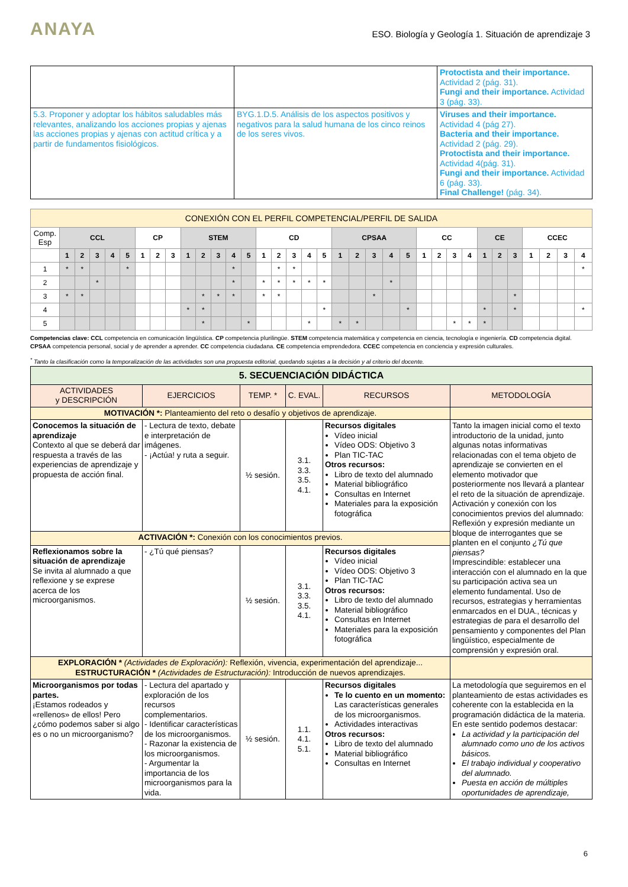ANAYA
ESO. Biología y Geología 1. Situación de aprendizaje 3
| | | Protoctista and their importance. Actividad 2 (pág. 31). Fungi and their importance. Actividad 3 (pág. 33). |
| 5.3. Proponer y adoptar los hábitos saludables más relevantes, analizando los acciones propias y ajenas las acciones propias y ajenas con actitud crítica y a partir de fundamentos fisiológicos. | BYG.1.D.5. Análisis de los aspectos positivos y negativos para la salud humana de los cinco reinos de los seres vivos. | Viruses and their importance. Actividad 4 (pág 27). Bacteria and their importance. Actividad 2 (pág. 29). Protoctista and their importance. Actividad 4(pág. 31). Fungi and their importance. Actividad 6 (pág. 33). Final Challenge! (pág. 34). |
| CONEXIÓN CON EL PERFIL COMPETENCIAL/PERFIL DE SALIDA | | | | | | | | | | | | | | | | | | | | | | | | | | | | | | | | | | |
| Comp. Esp | CCL | | | | | CP | | | STEM | | | | | CD | | | | | CPSAA | | | | | CC | | | | CE | | | CCEC | | | |
| | 1 | 2 | 3 | 4 | 5 | 1 | 2 | 3 | 1 | 2 | 3 | 4 | 5 | 1 | 2 | 3 | 4 | 5 | 1 | 2 | 3 | 4 | 5 | 1 | 2 | 3 | 4 | 1 | 2 | 3 | 1 | 2 | 3 | 4 |
| 1 | * | * | | | * | | | | | | | * | | | * | * | | | | | | | | | | | | | | | | | | * |
| 2 | | | * | | | | | | | | | * | | * | * | * | * | * | | | | * | | | | | | | | | | | | |
| 3 | * | * | | | | | | | | * | * | * | | * | * | | | | | | * | | | | | | | | | * | | | | |
| 4 | | | | | | | | | * | * | | | | | | | | * | | | | | * | | | | | * | | * | | | | * |
| 5 | | | | | | | | | | * | | | * | | | | * | | * | * | | | | | | * | * | * | | | | | | |
Competencias clave: CCL competencia en comunicación lingüística. CP competencia plurilingüe. STEM competencia matemática y competencia en ciencia, tecnología e ingeniería. CD competencia digital. CPSAA competencia personal, social y de aprender a aprender. CC competencia ciudadana. CE competencia emprendedora. CCEC competencia en conciencia y expresión culturales.
<sup>*</sup> Tanto la clasificación como la temporalización de las actividades son una propuesta editorial, quedando sujetas a la decisión y al criterio del docente.
| 5. SECUENCIACIÓN DIDÁCTICA | | | | | |
| ACTIVIDADES y DESCRIPCIÓN | EJERCICIOS | TEMP. * | C. EVAL. | RECURSOS | METODOLOGÍA |
| MOTIVACIÓN *: Planteamiento del reto o desafío y objetivos de aprendizaje. | | | | | |
| Conocemos la situación de aprendizaje Contexto al que se deberá dar respuesta a través de las experiencias de aprendizaje y propuesta de acción final. | - Lectura de texto, debate e interpretación de imágenes. - ¡Actúa! y ruta a seguir. | ½ sesión. | 3.1. 3.3. 3.5. 4.1. | Recursos digitales Vídeo inicial Vídeo ODS: Objetivo 3 Plan TIC-TAC Otros recursos: Libro de texto del alumnado Material bibliográfico Consultas en Internet Materiales para la exposición fotográfica | Tanto la imagen inicial como el texto introductorio de la unidad, junto algunas notas informativas relacionadas con el tema objeto de aprendizaje se convierten en el elemento motivador que posteriormente nos llevará a plantear el reto de la situación de aprendizaje. Activación y conexión con los conocimientos previos del alumnado: Reflexión y expresión mediante un bloque de interrogantes que se planten en el conjunto ¿Tú que piensas? Imprescindible: establecer una interacción con el alumnado en la que su participación activa sea un elemento fundamental. Uso de recursos, estrategias y herramientas enmarcados en el DUA., técnicas y estrategias de para el desarrollo del pensamiento y componentes del Plan lingüístico, especialmente de comprensión y expresión oral. |
| ACTIVACIÓN *: Conexión con los conocimientos previos. | | | | | |
| Reflexionamos sobre la situación de aprendizaje Se invita al alumnado a que reflexione y se exprese acerca de los microorganismos. | - ¿Tú qué piensas? | ½ sesión. | 3.1. 3.3. 3.5. 4.1. | Recursos digitales Vídeo inicial Vídeo ODS: Objetivo 3 Plan TIC-TAC Otros recursos: Libro de texto del alumnado Material bibliográfico Consultas en Internet Materiales para la exposición fotográfica | |
| EXPLORACIÓN * (Actividades de Exploración): Reflexión, vivencia, experimentación del aprendizaje... ESTRUCTURACIÓN * (Actividades de Estructuración): Introducción de nuevos aprendizajes. | | | | | |
| Microorganismos por todas partes. ¡Estamos rodeados y «rellenos» de ellos! Pero ¿cómo podemos saber si algo es o no un microorganismo? | - Lectura del apartado y exploración de los recursos complementarios. - Identificar características de los microorganismos. - Razonar la existencia de los microorganismos. - Argumentar la importancia de los microorganismos para la vida. | ½ sesión. | 1.1. 4.1. 5.1. | Recursos digitales Te lo cuento en un momento: Las características generales de los microorganismos. Actividades interactivas Otros recursos: Libro de texto del alumnado Material bibliográfico Consultas en Internet | La metodología que seguiremos en el planteamiento de estas actividades es coherente con la establecida en la programación didáctica de la materia. En este sentido podemos destacar: La actividad y la participación del alumnado como uno de los activos básicos. El trabajo individual y cooperativo del alumnado. Puesta en acción de múltiples oportunidades de aprendizaje, |
6